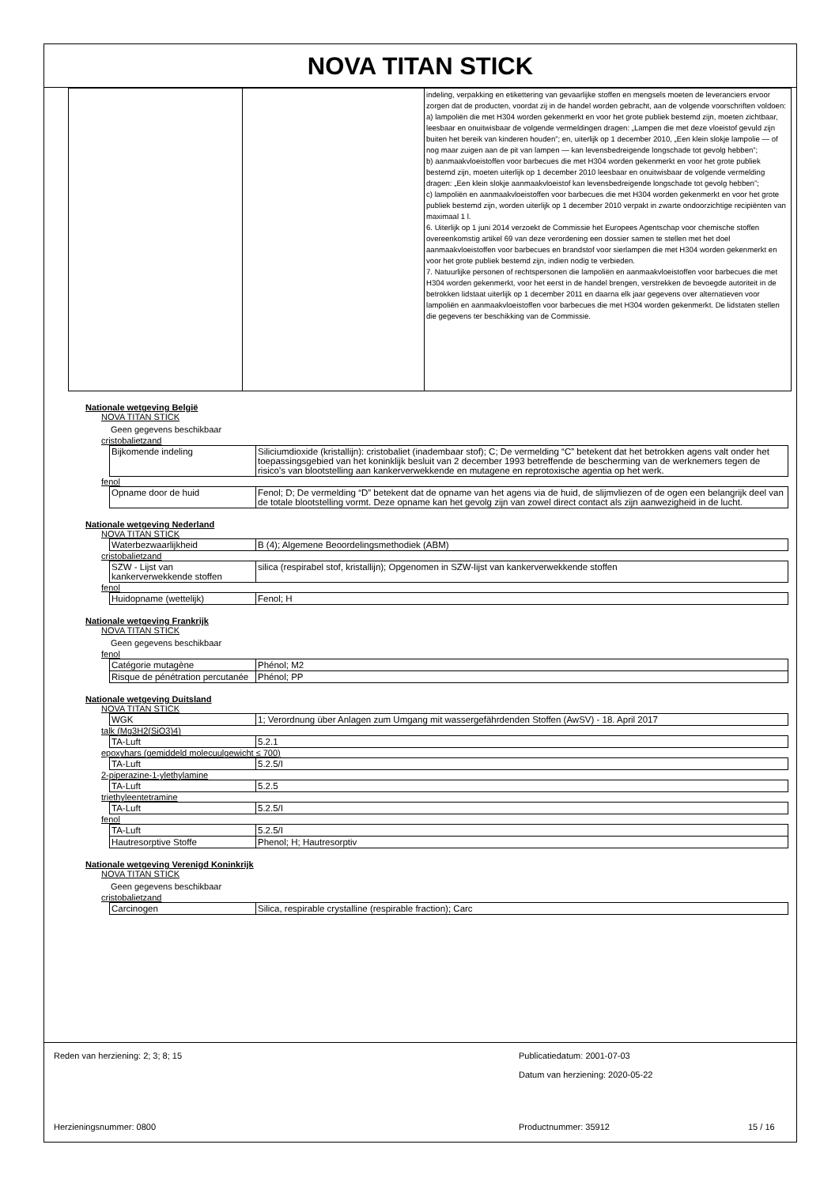NOVA TITAN STICK
| | | indeling, verpakking en etikettering van gevaarlijke stoffen en mengsels moeten de leveranciers ervoor zorgen dat de producten, voordat zij in de handel worden gebracht, aan de volgende voorschriften voldoen: a) lampoliën die met H304 worden gekenmerkt en voor het grote publiek bestemd zijn, moeten zichtbaar, leesbaar en onuitwisbaar de volgende vermeldingen dragen: „Lampen die met deze vloeistof gevuld zijn buiten het bereik van kinderen houden”; en, uiterlijk op 1 december 2010, „Een klein slokje lampolie — of nog maar zuigen aan de pit van lampen — kan levensbedreigende longschade tot gevolg hebben”; b) aanmaakvloeistoffen voor barbecues die met H304 worden gekenmerkt en voor het grote publiek bestemd zijn, moeten uiterlijk op 1 december 2010 leesbaar en onuitwisbaar de volgende vermelding dragen: „Een klein slokje aanmaakvloeistof kan levensbedreigende longschade tot gevolg hebben”; c) lampoliën en aanmaakvloeistoffen voor barbecues die met H304 worden gekenmerkt en voor het grote publiek bestemd zijn, worden uiterlijk op 1 december 2010 verpakt in zwarte ondoorzichtige recipiënten van maximaal 1 l. 6. Uiterlijk op 1 juni 2014 verzoekt de Commissie het Europees Agentschap voor chemische stoffen overeenkomstig artikel 69 van deze verordening een dossier samen te stellen met het doel aanmaakvloeistoffen voor barbecues en brandstof voor sierlampen die met H304 worden gekenmerkt en voor het grote publiek bestemd zijn, indien nodig te verbieden. 7. Natuurlijke personen of rechtspersonen die lampoliën en aanmaakvloeistoffen voor barbecues die met H304 worden gekenmerkt, voor het eerst in de handel brengen, verstrekken de bevoegde autoriteit in de betrokken lidstaat uiterlijk op 1 december 2011 en daarna elk jaar gegevens over alternatieven voor lampoliën en aanmaakvloeistoffen voor barbecues die met H304 worden gekenmerkt. De lidstaten stellen die gegevens ter beschikking van de Commissie. |
Nationale wetgeving België
NOVA TITAN STICK
Geen gegevens beschikbaar
cristobalietzand
| Bijkomende indeling | Siliciumdioxide (kristallijn): cristobaliet (inadembaar stof); C; De vermelding “C” betekent dat het betrokken agens valt onder het toepassingsgebied van het koninklijk besluit van 2 december 1993 betreffende de bescherming van de werknemers tegen de risico’s van blootstelling aan kankerverwekkende en mutagene en reprotoxische agentia op het werk. |
fenol
| Opname door de huid | Fenol; D; De vermelding “D” betekent dat de opname van het agens via de huid, de slijmvliezen of de ogen een belangrijk deel van de totale blootstelling vormt. Deze opname kan het gevolg zijn van zowel direct contact als zijn aanwezigheid in de lucht. |
Nationale wetgeving Nederland
NOVA TITAN STICK
| Waterbezwaarlijkheid | B (4); Algemene Beoordelingsmethodiek (ABM) |
cristobalietzand
| SZW - Lijst van kankerverwekkende stoffen | silica (respirabel stof, kristallijn); Opgenomen in SZW-lijst van kankerverwekkende stoffen |
fenol
| Huidopname (wettelijk) | Fenol; H |
Nationale wetgeving Frankrijk
NOVA TITAN STICK
Geen gegevens beschikbaar
fenol
| Catégorie mutagène | Phénol; M2 |
| Risque de pénétration percutanée | Phénol; PP |
Nationale wetgeving Duitsland
NOVA TITAN STICK
| WGK | 1; Verordnung über Anlagen zum Umgang mit wassergefährdenden Stoffen (AwSV) - 18. April 2017 |
talk (Mg3H2(SiO3)4)
| TA-Luft | 5.2.1 |
epoxyhars (gemiddeld molecuulgewicht ≤ 700)
| TA-Luft | 5.2.5/I |
2-piperazine-1-ylethylamine
| TA-Luft | 5.2.5 |
triethyleentetramine
| TA-Luft | 5.2.5/I |
fenol
| TA-Luft | 5.2.5/I |
| Hautresorptive Stoffe | Phenol; H; Hautresorptiv |
Nationale wetgeving Verenigd Koninkrijk
NOVA TITAN STICK
Geen gegevens beschikbaar
cristobalietzand
| Carcinogen | Silica, respirable crystalline (respirable fraction); Carc |
Reden van herziening: 2; 3; 8; 15
Publicatiedatum: 2001-07-03
Datum van herziening: 2020-05-22
Herzieningsnummer: 0800 Productnummer: 35912 15 / 16